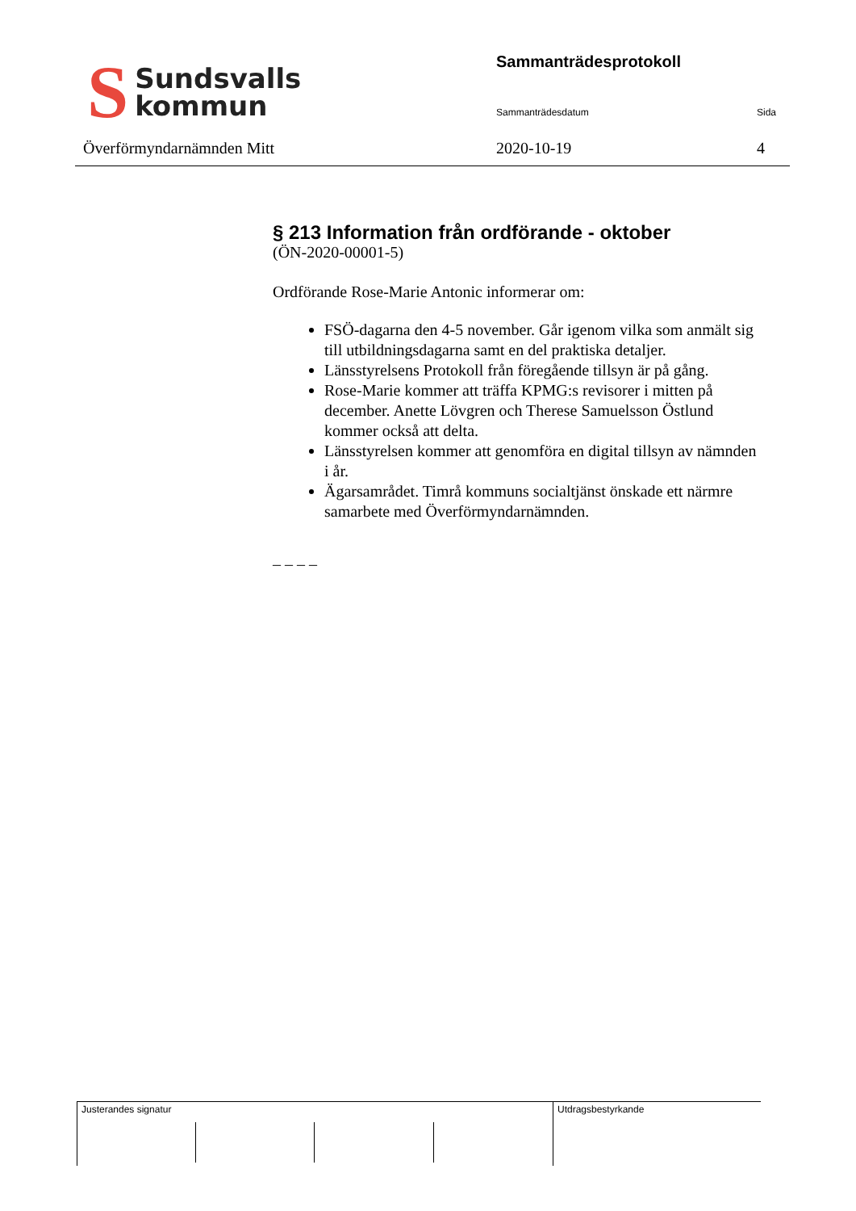S Sundsvalls
kommun
Överförmyndarnämnden Mitt
Sammanträdesprotokoll
Sammanträdesdatum Sida
2020-10-19 4
§ 213 Information från ordförande - oktober
(ÖN-2020-00001-5)
Ordförande Rose-Marie Antonic informerar om:
FSÖ-dagarna den 4-5 november. Går igenom vilka som anmält sig till utbildningsdagarna samt en del praktiska detaljer.
Länsstyrelsens Protokoll från föregående tillsyn är på gång.
Rose-Marie kommer att träffa KPMG:s revisorer i mitten på december. Anette Lövgren och Therese Samuelsson Östlund kommer också att delta.
Länsstyrelsen kommer att genomföra en digital tillsyn av nämnden i år.
Ägarsamrådet. Timrå kommuns socialtjänst önskade ett närmre samarbete med Överförmyndarnämnden.
– – – –
Justerandes signatur Utdragsbestyrkande